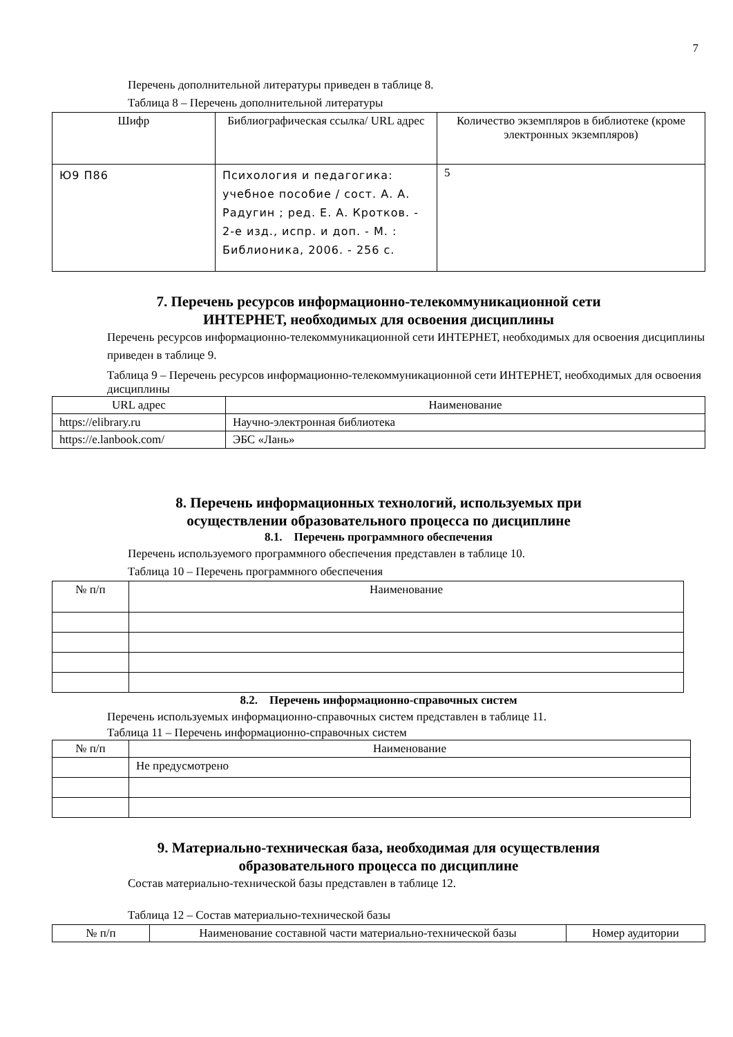7
Перечень дополнительной литературы приведен в таблице 8.
Таблица 8 – Перечень дополнительной литературы
| Шифр | Библиографическая ссылка/ URL адрес | Количество экземпляров в библиотеке (кроме электронных экземпляров) |
| --- | --- | --- |
| Ю9 П86 | Психология и педагогика: учебное пособие / сост. А. А. Радугин ; ред. Е. А. Кротков. - 2-е изд., испр. и доп. - М. : Библионика, 2006. - 256 с. | 5 |
7. Перечень ресурсов информационно-телекоммуникационной сети
ИНТЕРНЕТ, необходимых для освоения дисциплины
Перечень ресурсов информационно-телекоммуникационной сети ИНТЕРНЕТ, необходимых для освоения дисциплины приведен в таблице 9.
Таблица 9 – Перечень ресурсов информационно-телекоммуникационной сети ИНТЕРНЕТ, необходимых для освоения дисциплины
| URL адрес | Наименование |
| --- | --- |
| https://elibrary.ru | Научно-электронная библиотека |
| https://e.lanbook.com/ | ЭБС «Лань» |
8. Перечень информационных технологий, используемых при
осуществлении образовательного процесса по дисциплине
8.1. Перечень программного обеспечения
Перечень используемого программного обеспечения представлен в таблице 10.
Таблица 10 – Перечень программного обеспечения
| № п/п | Наименование |
| --- | --- |
8.2. Перечень информационно-справочных систем
Перечень используемых информационно-справочных систем представлен в таблице 11.
Таблица 11 – Перечень информационно-справочных систем
| № п/п | Наименование |
| --- | --- |
| | Не предусмотрено |
9. Материально-техническая база, необходимая для осуществления
образовательного процесса по дисциплине
Состав материально-технической базы представлен в таблице 12.
Таблица 12 – Состав материально-технической базы
| № п/п | Наименование составной части материально-технической базы | Номер аудитории |
| --- | --- | --- |